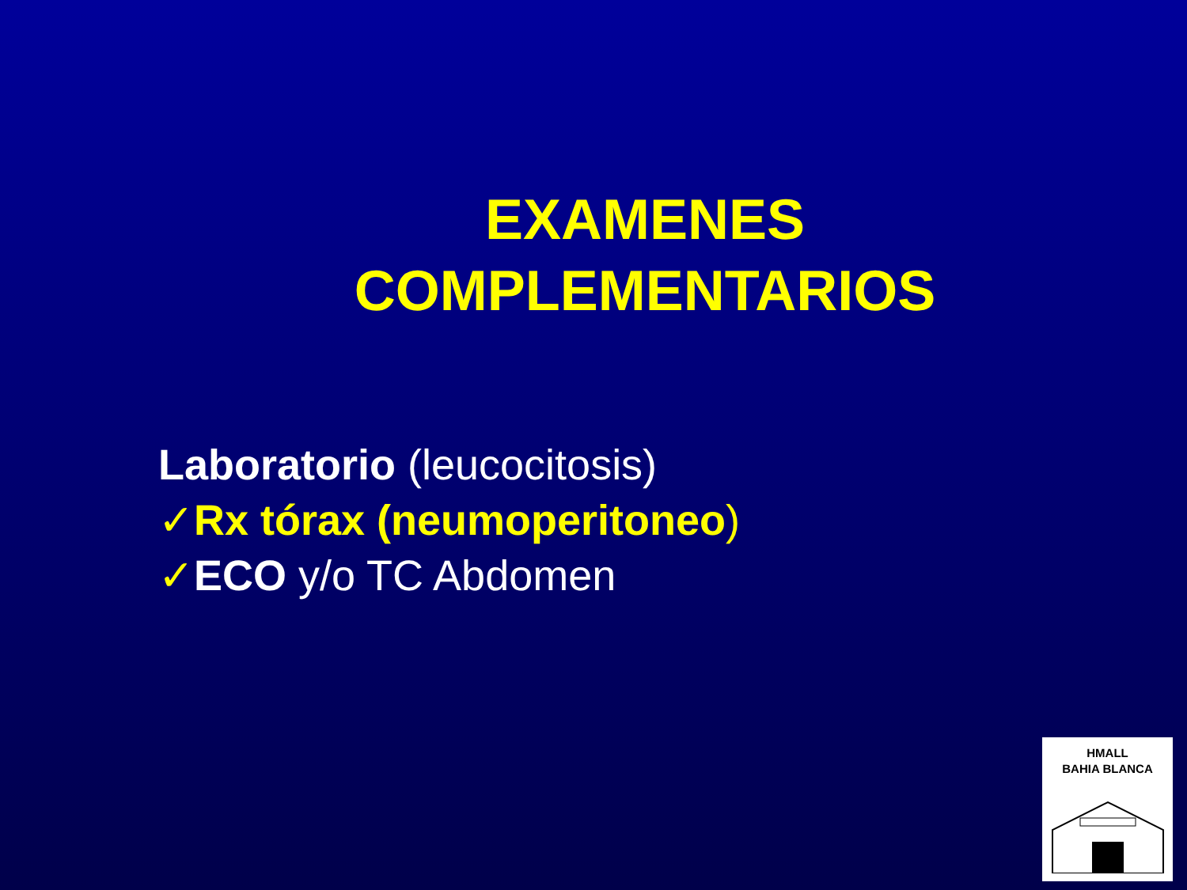EXAMENES
COMPLEMENTARIOS
Laboratorio (leucocitosis)
✓Rx tórax (neumoperitoneo)
✓ECO y/o TC Abdomen
HMALL
BAHIA BLANCA